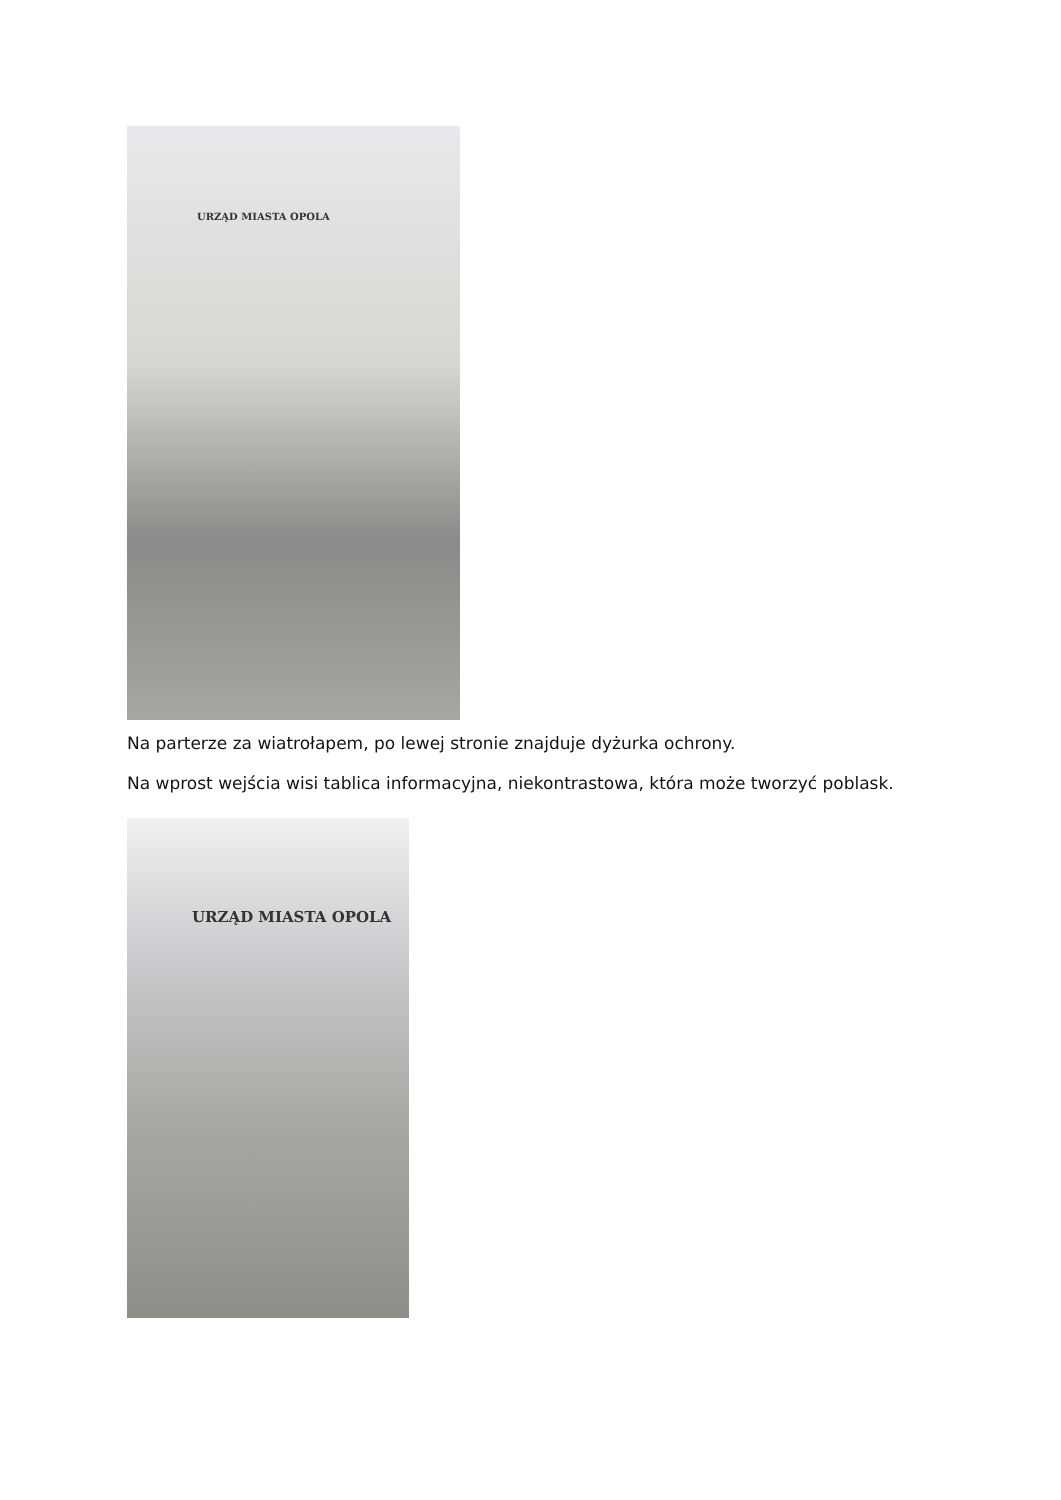URZĄD MIASTA OPOLA
Na parterze za wiatrołapem, po lewej stronie znajduje dyżurka ochrony.
Na wprost wejścia wisi tablica informacyjna, niekontrastowa, która może tworzyć poblask.
URZĄD MIASTA OPOLA